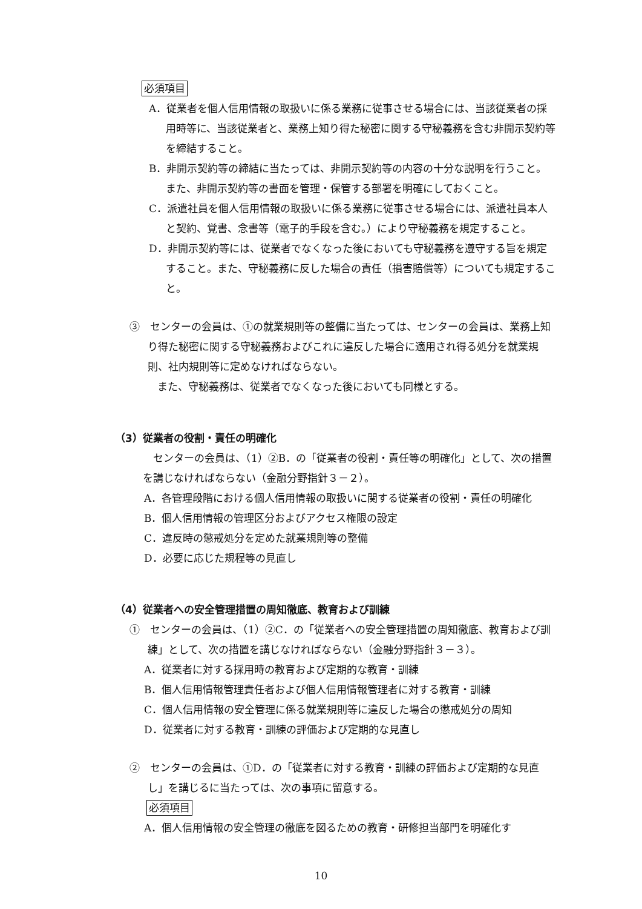必須項目
A．従業者を個人信用情報の取扱いに係る業務に従事させる場合には、当該従業者の採用時等に、当該従業者と、業務上知り得た秘密に関する守秘義務を含む非開示契約等を締結すること。
B．非開示契約等の締結に当たっては、非開示契約等の内容の十分な説明を行うこと。また、非開示契約等の書面を管理・保管する部署を明確にしておくこと。
C．派遣社員を個人信用情報の取扱いに係る業務に従事させる場合には、派遣社員本人と契約、覚書、念書等（電子的手段を含む。）により守秘義務を規定すること。
D．非開示契約等には、従業者でなくなった後においても守秘義務を遵守する旨を規定すること。また、守秘義務に反した場合の責任（損害賠償等）についても規定すること。
③　センターの会員は、①の就業規則等の整備に当たっては、センターの会員は、業務上知り得た秘密に関する守秘義務およびこれに違反した場合に適用され得る処分を就業規則、社内規則等に定めなければならない。
また、守秘義務は、従業者でなくなった後においても同様とする。
（3）従業者の役割・責任の明確化
センターの会員は、（1）②B．の「従業者の役割・責任等の明確化」として、次の措置を講じなければならない（金融分野指針３－２）。
A．各管理段階における個人信用情報の取扱いに関する従業者の役割・責任の明確化
B．個人信用情報の管理区分およびアクセス権限の設定
C．違反時の懲戒処分を定めた就業規則等の整備
D．必要に応じた規程等の見直し
（4）従業者への安全管理措置の周知徹底、教育および訓練
①　センターの会員は、（1）②C．の「従業者への安全管理措置の周知徹底、教育および訓練」として、次の措置を講じなければならない（金融分野指針３－３）。
A．従業者に対する採用時の教育および定期的な教育・訓練
B．個人信用情報管理責任者および個人信用情報管理者に対する教育・訓練
C．個人信用情報の安全管理に係る就業規則等に違反した場合の懲戒処分の周知
D．従業者に対する教育・訓練の評価および定期的な見直し
②　センターの会員は、①D．の「従業者に対する教育・訓練の評価および定期的な見直し」を講じるに当たっては、次の事項に留意する。
必須項目
A．個人信用情報の安全管理の徹底を図るための教育・研修担当部門を明確化す
10